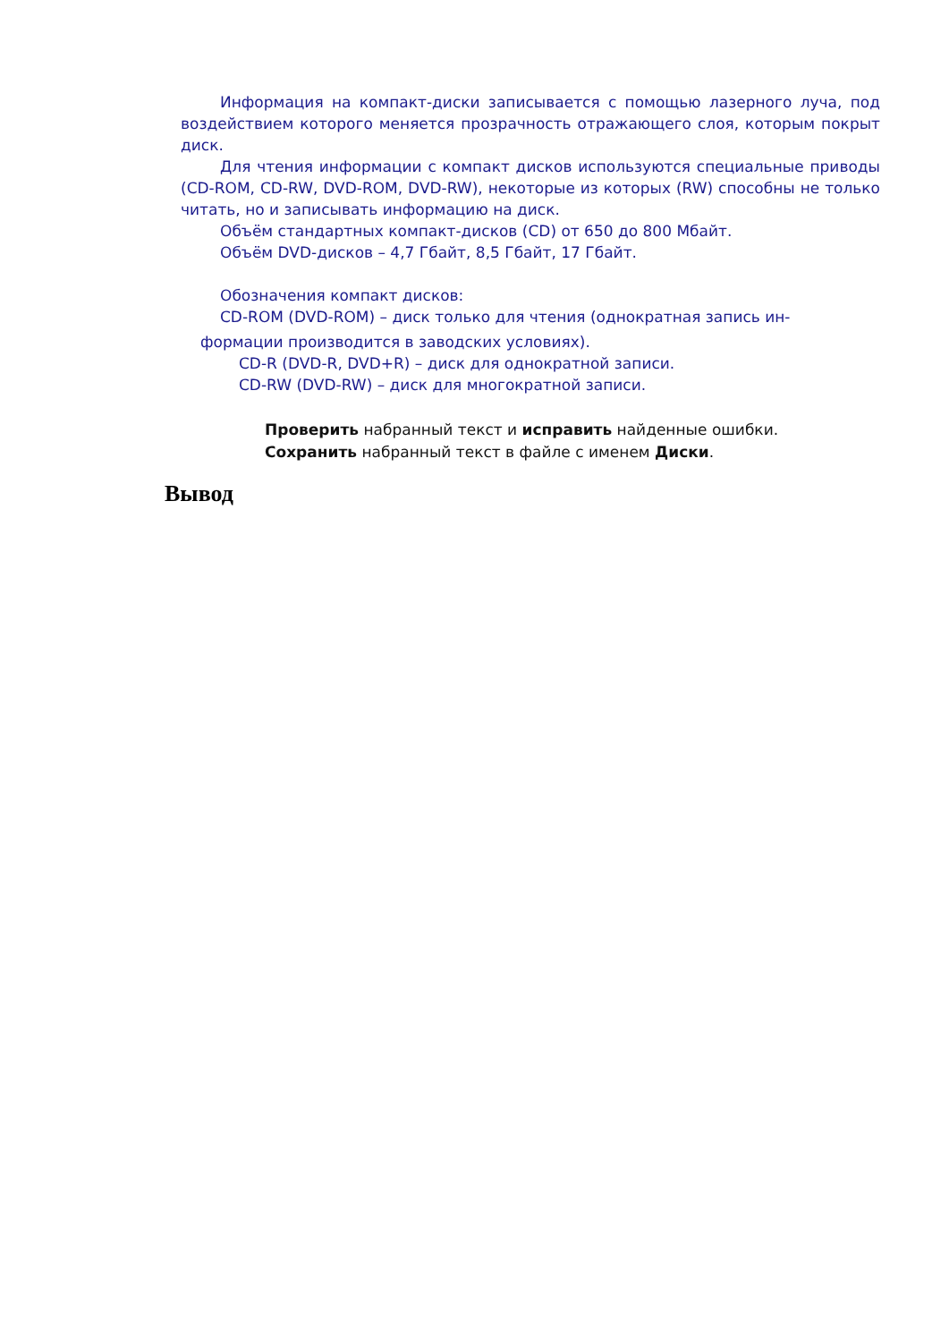Информация на компакт-диски записывается с помощью лазерного луча, под воздействием которого меняется прозрачность отражающего слоя, которым покрыт диск.
Для чтения информации с компакт дисков используются специальные приводы (CD-ROM, CD-RW, DVD-ROM, DVD-RW), некоторые из которых (RW) способны не только читать, но и записывать информацию на диск.
Объём стандартных компакт-дисков (CD) от 650 до 800 Мбайт.
Объём DVD-дисков – 4,7 Гбайт, 8,5 Гбайт, 17 Гбайт.
Обозначения компакт дисков:
CD-ROM (DVD-ROM) – диск только для чтения (однократная запись ин-
формации производится в заводских условиях).
CD-R (DVD-R, DVD+R) – диск для однократной записи.
CD-RW (DVD-RW) – диск для многократной записи.
Проверить набранный текст и исправить найденные ошибки.
Сохранить набранный текст в файле с именем Диски.
Вывод